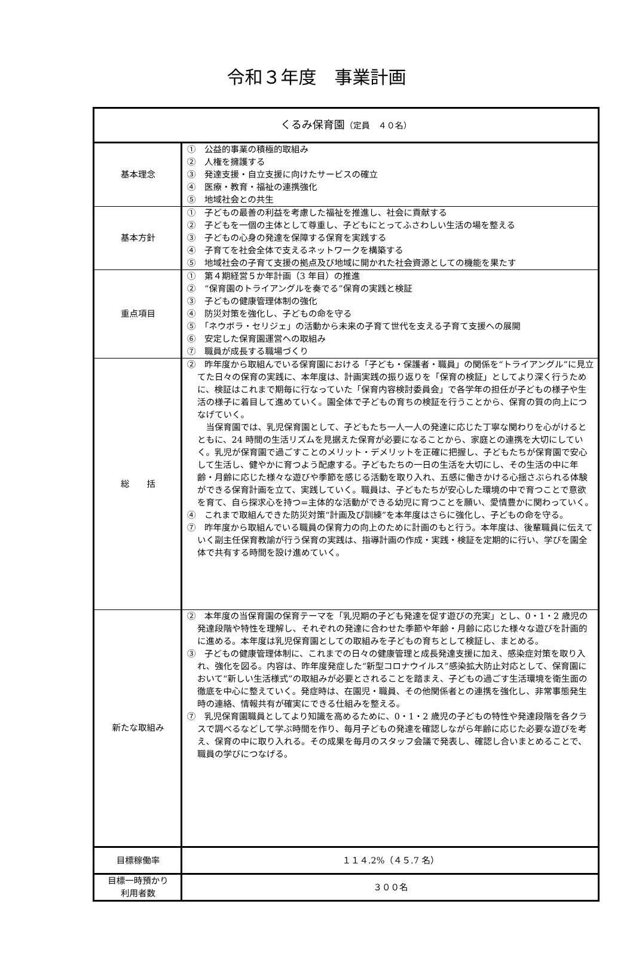令和３年度　事業計画
| くるみ保育園 （定員 ４０名） | |
| 基本理念 | ① 公益的事業の積極的取組み ② 人権を擁護する ③ 発達支援・自立支援に向けたサービスの確立 ④ 医療・教育・福祉の連携強化 ⑤ 地域社会との共生 |
| 基本方針 | ① 子どもの最善の利益を考慮した福祉を推進し、社会に貢献する ② 子どもを一個の主体として尊重し、子どもにとってふさわしい生活の場を整える ③ 子どもの心身の発達を保障する保育を実践する ④ 子育てを社会全体で支えるネットワークを構築する ⑤ 地域社会の子育て支援の拠点及び地域に開かれた社会資源としての機能を果たす |
| 重点項目 | ① 第４期経営５か年計画（3 年目）の推進 ② “保育園のトライアングルを奏でる”保育の実践と検証 ③ 子どもの健康管理体制の強化 ④ 防災対策を強化し、子どもの命を守る ⑤ 「ネウボラ・セリジェ」の活動から未来の子育て世代を支える子育て支援への展開 ⑥ 安定した保育園運営への取組み ⑦ 職員が成長する職場づくり |
| 総 括 | ② 昨年度から取組んでいる保育園における「子ども・保護者・職員」の関係を“トライアングル”に見立てた日々の保育の実践に、本年度は、計画実践の振り返りを「保育の検証」としてより深く行うために、検証はこれまで期毎に行なっていた「保育内容検討委員会」で各学年の担任が子どもの様子や生活の様子に着目して進めていく。園全体で子どもの育ちの検証を行うことから、保育の質の向上につなげていく。 当保育園では、乳児保育園として、子どもたち一人一人の発達に応じた丁寧な関わりを心がけるとともに、24 時間の生活リズムを見据えた保育が必要になることから、家庭との連携を大切にしていく。乳児が保育園で過ごすことのメリット・デメリットを正確に把握し、子どもたちが保育園で安心して生活し、健やかに育つよう配慮する。子どもたちの一日の生活を大切にし、その生活の中に年齢・月齢に応じた様々な遊びや季節を感じる活動を取り入れ、五感に働きかける心揺さぶられる体験ができる保育計画を立て、実践していく。職員は、子どもたちが安心した環境の中で育つことで意欲を育て、自ら探求心を持つ=主体的な活動ができる幼児に育つことを願い、愛情豊かに関わっていく。 ④ これまで取組んできた防災対策“計画及び訓練”を本年度はさらに強化し、子どもの命を守る。 ⑦ 昨年度から取組んでいる職員の保育力の向上のために計画のもと行う。本年度は、後輩職員に伝えていく副主任保育教諭が行う保育の実践は、指導計画の作成・実践・検証を定期的に行い、学びを園全体で共有する時間を設け進めていく。 |
| 新たな取組み | ② 本年度の当保育園の保育テーマを「乳児期の子ども発達を促す遊びの充実」とし、0・1・2 歳児の発達段階や特性を理解し、それぞれの発達に合わせた季節や年齢・月齢に応じた様々な遊びを計画的に進める。本年度は乳児保育園としての取組みを子どもの育ちとして検証し、まとめる。 ③ 子どもの健康管理体制に、これまでの日々の健康管理と成長発達支援に加え、感染症対策を取り入れ、強化を図る。内容は、昨年度発症した“新型コロナウイルス”感染拡大防止対応として、保育園において“新しい生活様式”の取組みが必要とされることを踏まえ、子どもの過ごす生活環境を衛生面の徹底を中心に整えていく。発症時は、在園児・職員、その他関係者との連携を強化し、非常事態発生時の連絡、情報共有が確実にできる仕組みを整える。 ⑦ 乳児保育園職員としてより知識を高めるために、0・1・2 歳児の子どもの特性や発達段階を各クラスで調べるなどして学ぶ時間を作り、毎月子どもの発達を確認しながら年齢に応じた必要な遊びを考え、保育の中に取り入れる。その成果を毎月のスタッフ会議で発表し、確認し合いまとめることで、職員の学びにつなげる。 |
| 目標稼働率 | １１４.2%（４５.7 名） |
| 目標一時預かり 利用者数 | ３００名 |